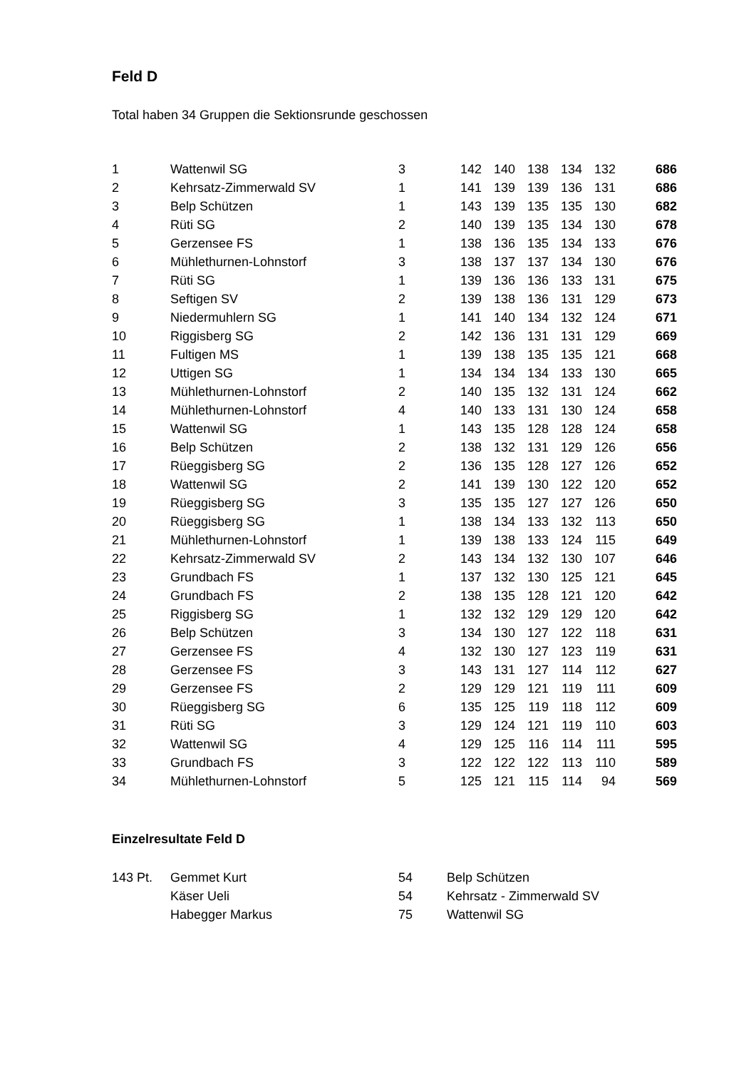Feld D
Total haben 34 Gruppen die Sektionsrunde geschossen
| 1 | Wattenwil SG | 3 | 142 | 140 | 138 | 134 | 132 | 686 |
| 2 | Kehrsatz-Zimmerwald SV | 1 | 141 | 139 | 139 | 136 | 131 | 686 |
| 3 | Belp Schützen | 1 | 143 | 139 | 135 | 135 | 130 | 682 |
| 4 | Rüti SG | 2 | 140 | 139 | 135 | 134 | 130 | 678 |
| 5 | Gerzensee FS | 1 | 138 | 136 | 135 | 134 | 133 | 676 |
| 6 | Mühlethurnen-Lohnstorf | 3 | 138 | 137 | 137 | 134 | 130 | 676 |
| 7 | Rüti SG | 1 | 139 | 136 | 136 | 133 | 131 | 675 |
| 8 | Seftigen SV | 2 | 139 | 138 | 136 | 131 | 129 | 673 |
| 9 | Niedermuhlern SG | 1 | 141 | 140 | 134 | 132 | 124 | 671 |
| 10 | Riggisberg SG | 2 | 142 | 136 | 131 | 131 | 129 | 669 |
| 11 | Fultigen MS | 1 | 139 | 138 | 135 | 135 | 121 | 668 |
| 12 | Uttigen SG | 1 | 134 | 134 | 134 | 133 | 130 | 665 |
| 13 | Mühlethurnen-Lohnstorf | 2 | 140 | 135 | 132 | 131 | 124 | 662 |
| 14 | Mühlethurnen-Lohnstorf | 4 | 140 | 133 | 131 | 130 | 124 | 658 |
| 15 | Wattenwil SG | 1 | 143 | 135 | 128 | 128 | 124 | 658 |
| 16 | Belp Schützen | 2 | 138 | 132 | 131 | 129 | 126 | 656 |
| 17 | Rüeggisberg SG | 2 | 136 | 135 | 128 | 127 | 126 | 652 |
| 18 | Wattenwil SG | 2 | 141 | 139 | 130 | 122 | 120 | 652 |
| 19 | Rüeggisberg SG | 3 | 135 | 135 | 127 | 127 | 126 | 650 |
| 20 | Rüeggisberg SG | 1 | 138 | 134 | 133 | 132 | 113 | 650 |
| 21 | Mühlethurnen-Lohnstorf | 1 | 139 | 138 | 133 | 124 | 115 | 649 |
| 22 | Kehrsatz-Zimmerwald SV | 2 | 143 | 134 | 132 | 130 | 107 | 646 |
| 23 | Grundbach FS | 1 | 137 | 132 | 130 | 125 | 121 | 645 |
| 24 | Grundbach FS | 2 | 138 | 135 | 128 | 121 | 120 | 642 |
| 25 | Riggisberg SG | 1 | 132 | 132 | 129 | 129 | 120 | 642 |
| 26 | Belp Schützen | 3 | 134 | 130 | 127 | 122 | 118 | 631 |
| 27 | Gerzensee FS | 4 | 132 | 130 | 127 | 123 | 119 | 631 |
| 28 | Gerzensee FS | 3 | 143 | 131 | 127 | 114 | 112 | 627 |
| 29 | Gerzensee FS | 2 | 129 | 129 | 121 | 119 | 111 | 609 |
| 30 | Rüeggisberg SG | 6 | 135 | 125 | 119 | 118 | 112 | 609 |
| 31 | Rüti SG | 3 | 129 | 124 | 121 | 119 | 110 | 603 |
| 32 | Wattenwil SG | 4 | 129 | 125 | 116 | 114 | 111 | 595 |
| 33 | Grundbach FS | 3 | 122 | 122 | 122 | 113 | 110 | 589 |
| 34 | Mühlethurnen-Lohnstorf | 5 | 125 | 121 | 115 | 114 | 94 | 569 |
Einzelresultate Feld D
| 143 Pt. | Gemmet Kurt | 54 | Belp Schützen |
| | Käser Ueli | 54 | Kehrsatz - Zimmerwald SV |
| | Habegger Markus | 75 | Wattenwil SG |